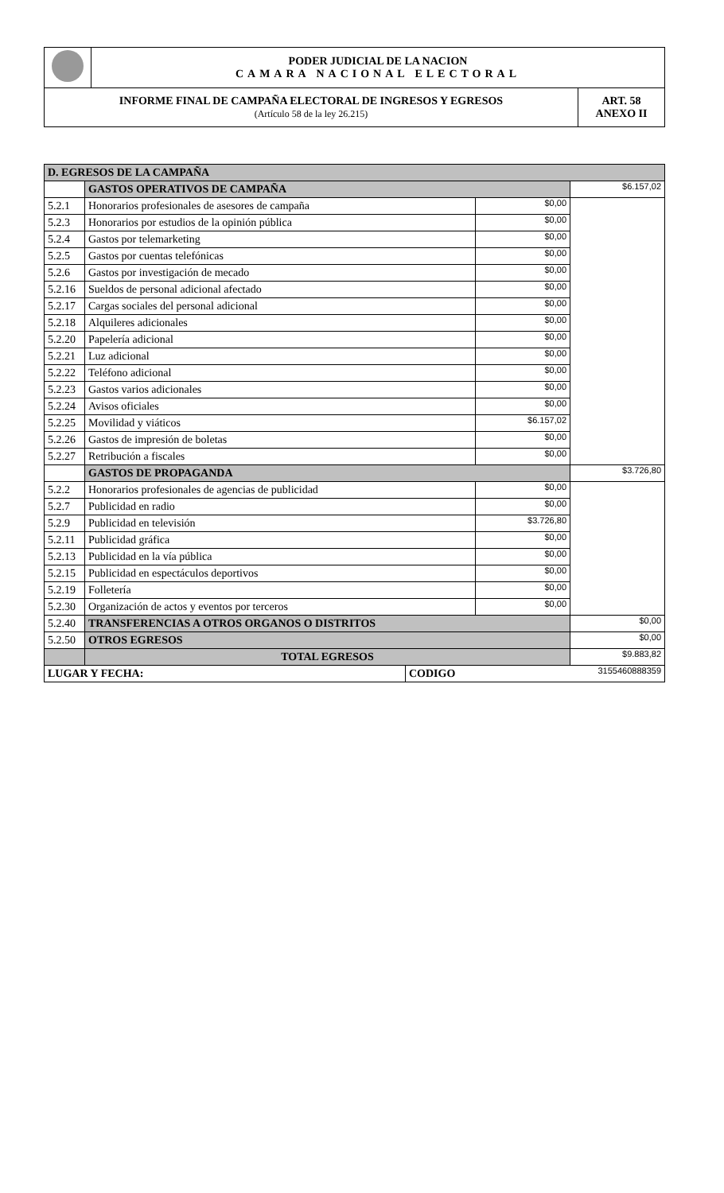| | PODER JUDICIAL DE LA NACION CAMARA NACIONAL ELECTORAL | |
| INFORME FINAL DE CAMPAÑA ELECTORAL DE INGRESOS Y EGRESOS (Artículo 58 de la ley 26.215) | | ART. 58 ANEXO II |
| D. EGRESOS DE LA CAMPAÑA | | | |
| | GASTOS OPERATIVOS DE CAMPAÑA | | $6.157,02 |
| 5.2.1 | Honorarios profesionales de asesores de campaña | $0,00 | |
| 5.2.3 | Honorarios por estudios de la opinión pública | $0,00 | |
| 5.2.4 | Gastos por telemarketing | $0,00 | |
| 5.2.5 | Gastos por cuentas telefónicas | $0,00 | |
| 5.2.6 | Gastos por investigación de mecado | $0,00 | |
| 5.2.16 | Sueldos de personal adicional afectado | $0,00 | |
| 5.2.17 | Cargas sociales del personal adicional | $0,00 | |
| 5.2.18 | Alquileres adicionales | $0,00 | |
| 5.2.20 | Papelería adicional | $0,00 | |
| 5.2.21 | Luz adicional | $0,00 | |
| 5.2.22 | Teléfono adicional | $0,00 | |
| 5.2.23 | Gastos varios adicionales | $0,00 | |
| 5.2.24 | Avisos oficiales | $0,00 | |
| 5.2.25 | Movilidad y viáticos | $6.157,02 | |
| 5.2.26 | Gastos de impresión de boletas | $0,00 | |
| 5.2.27 | Retribución a fiscales | $0,00 | |
| | GASTOS DE PROPAGANDA | | $3.726,80 |
| 5.2.2 | Honorarios profesionales de agencias de publicidad | $0,00 | |
| 5.2.7 | Publicidad en radio | $0,00 | |
| 5.2.9 | Publicidad en televisión | $3.726,80 | |
| 5.2.11 | Publicidad gráfica | $0,00 | |
| 5.2.13 | Publicidad en la vía pública | $0,00 | |
| 5.2.15 | Publicidad en espectáculos deportivos | $0,00 | |
| 5.2.19 | Folletería | $0,00 | |
| 5.2.30 | Organización de actos y eventos por terceros | $0,00 | |
| 5.2.40 | TRANSFERENCIAS A OTROS ORGANOS O DISTRITOS | | $0,00 |
| 5.2.50 | OTROS EGRESOS | | $0,00 |
| | TOTAL EGRESOS | | $9.883,82 |
| LUGAR Y FECHA: | CODIGO | 3155460888359 |